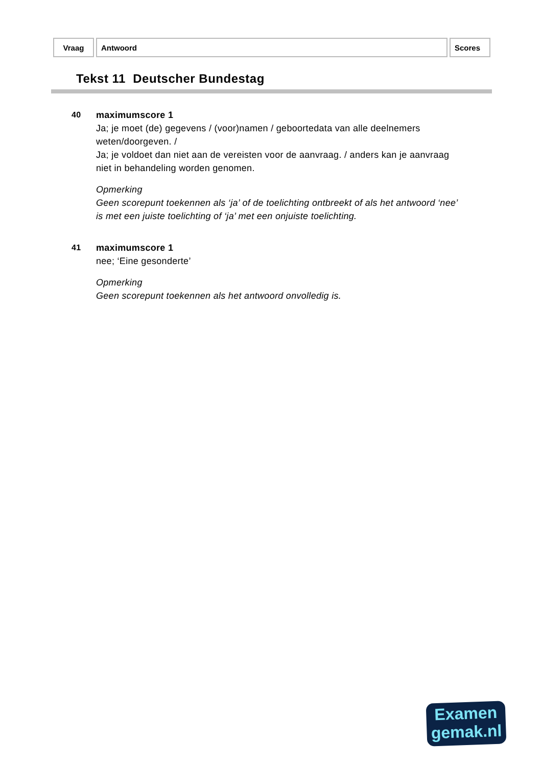| Vraag | Antwoord | Scores |
| --- | --- | --- |
Tekst 11 Deutscher Bundestag
40 maximumscore 1
Ja; je moet (de) gegevens / (voor)namen / geboortedata van alle deelnemers weten/doorgeven. /
Ja; je voldoet dan niet aan de vereisten voor de aanvraag. / anders kan je aanvraag niet in behandeling worden genomen.
Opmerking
Geen scorepunt toekennen als ‘ja’ of de toelichting ontbreekt of als het antwoord ‘nee’ is met een juiste toelichting of ‘ja’ met een onjuiste toelichting.
41 maximumscore 1
nee; ‘Eine gesonderte’
Opmerking
Geen scorepunt toekennen als het antwoord onvolledig is.
Examen
gemak.nl